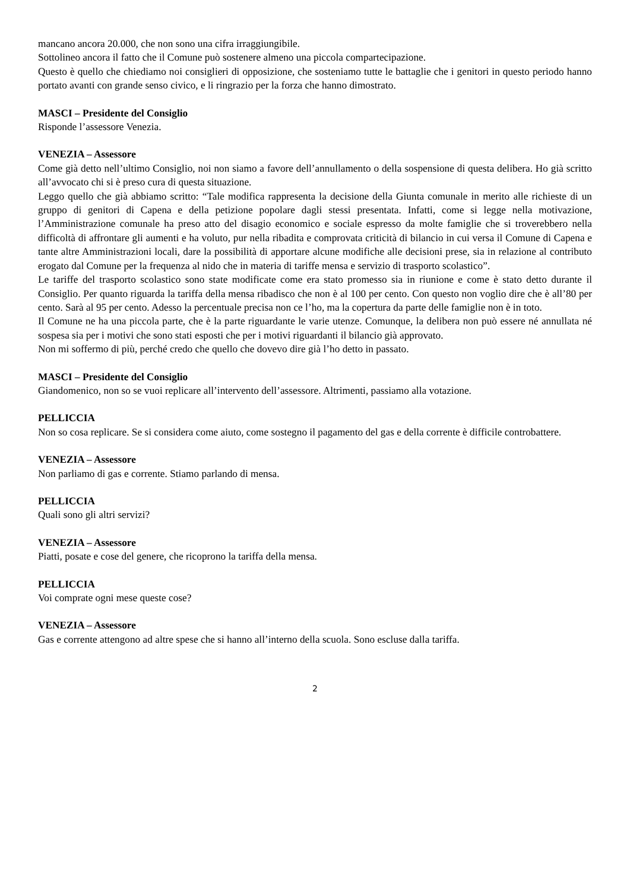mancano ancora 20.000, che non sono una cifra irraggiungibile.
Sottolineo ancora il fatto che il Comune può sostenere almeno una piccola compartecipazione.
Questo è quello che chiediamo noi consiglieri di opposizione, che sosteniamo tutte le battaglie che i genitori in questo periodo hanno portato avanti con grande senso civico, e li ringrazio per la forza che hanno dimostrato.
MASCI – Presidente del Consiglio
Risponde l’assessore Venezia.
VENEZIA – Assessore
Come già detto nell’ultimo Consiglio, noi non siamo a favore dell’annullamento o della sospensione di questa delibera. Ho già scritto all’avvocato chi si è preso cura di questa situazione.
Leggo quello che già abbiamo scritto: “Tale modifica rappresenta la decisione della Giunta comunale in merito alle richieste di un gruppo di genitori di Capena e della petizione popolare dagli stessi presentata. Infatti, come si legge nella motivazione, l’Amministrazione comunale ha preso atto del disagio economico e sociale espresso da molte famiglie che si troverebbero nella difficoltà di affrontare gli aumenti e ha voluto, pur nella ribadita e comprovata criticità di bilancio in cui versa il Comune di Capena e tante altre Amministrazioni locali, dare la possibilità di apportare alcune modifiche alle decisioni prese, sia in relazione al contributo erogato dal Comune per la frequenza al nido che in materia di tariffe mensa e servizio di trasporto scolastico”.
Le tariffe del trasporto scolastico sono state modificate come era stato promesso sia in riunione e come è stato detto durante il Consiglio. Per quanto riguarda la tariffa della mensa ribadisco che non è al 100 per cento. Con questo non voglio dire che è all’80 per cento. Sarà al 95 per cento. Adesso la percentuale precisa non ce l’ho, ma la copertura da parte delle famiglie non è in toto.
Il Comune ne ha una piccola parte, che è la parte riguardante le varie utenze. Comunque, la delibera non può essere né annullata né sospesa sia per i motivi che sono stati esposti che per i motivi riguardanti il bilancio già approvato.
Non mi soffermo di più, perché credo che quello che dovevo dire già l’ho detto in passato.
MASCI – Presidente del Consiglio
Giandomenico, non so se vuoi replicare all’intervento dell’assessore. Altrimenti, passiamo alla votazione.
PELLICCIA
Non so cosa replicare. Se si considera come aiuto, come sostegno il pagamento del gas e della corrente è difficile controbattere.
VENEZIA – Assessore
Non parliamo di gas e corrente. Stiamo parlando di mensa.
PELLICCIA
Quali sono gli altri servizi?
VENEZIA – Assessore
Piatti, posate e cose del genere, che ricoprono la tariffa della mensa.
PELLICCIA
Voi comprate ogni mese queste cose?
VENEZIA – Assessore
Gas e corrente attengono ad altre spese che si hanno all’interno della scuola. Sono escluse dalla tariffa.
2